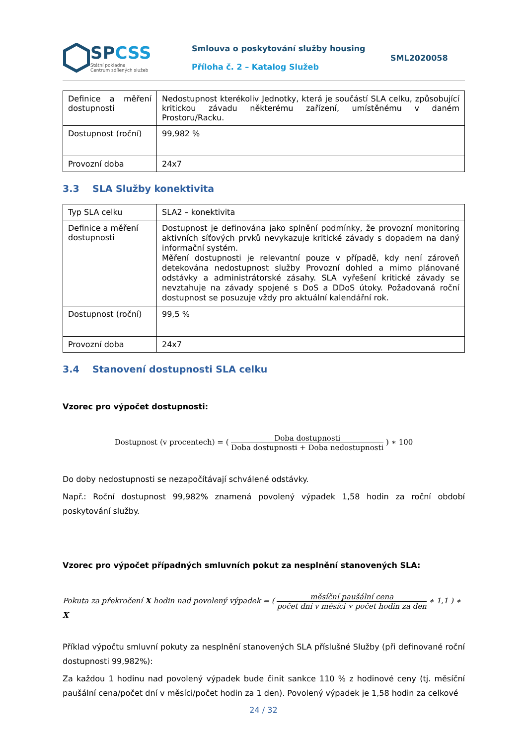SPCSS
Státní pokladna
Centrum sdílených služeb
Smlouva o poskytování služby housing
Příloha č. 2 – Katalog Služeb
SML2020058
| Definice a měření dostupnosti | Nedostupnost kterékoliv Jednotky, která je součástí SLA celku, způsobující kritickou závadu některému zařízení, umístěnému v daném Prostoru/Racku. |
| Dostupnost (roční) | 99,982 % |
| Provozní doba | 24x7 |
3.3 SLA Služby konektivita
| Typ SLA celku | SLA2 – konektivita |
| Definice a měření dostupnosti | Dostupnost je definována jako splnění podmínky, že provozní monitoring aktivních síťových prvků nevykazuje kritické závady s dopadem na daný informační systém. Měření dostupnosti je relevantní pouze v případě, kdy není zároveň detekována nedostupnost služby Provozní dohled a mimo plánované odstávky a administrátorské zásahy. SLA vyřešení kritické závady se nevztahuje na závady spojené s DoS a DDoS útoky. Požadovaná roční dostupnost se posuzuje vždy pro aktuální kalendářní rok. |
| Dostupnost (roční) | 99,5 % |
| Provozní doba | 24x7 |
3.4 Stanovení dostupnosti SLA celku
Vzorec pro výpočet dostupnosti:
Dostupnost (v procentech) = ( Doba dostupnosti Doba dostupnosti + Doba nedostupnosti ) ∗ 100
Do doby nedostupnosti se nezapočítávají schválené odstávky.
Např.: Roční dostupnost 99,982% znamená povolený výpadek 1,58 hodin za roční období poskytování služby.
Vzorec pro výpočet případných smluvních pokut za nesplnění stanovených SLA:
Pokuta za překročení X hodin nad povolený výpadek = ( měsíční paušální cena počet dní v měsíci ∗ počet hodin za den ∗ 1,1 ) ∗ X
Příklad výpočtu smluvní pokuty za nesplnění stanovených SLA příslušné Služby (při definované roční dostupnosti 99,982%):
Za každou 1 hodinu nad povolený výpadek bude činit sankce 110 % z hodinové ceny (tj. měsíční paušální cena/počet dní v měsíci/počet hodin za 1 den). Povolený výpadek je 1,58 hodin za celkové
24 / 32